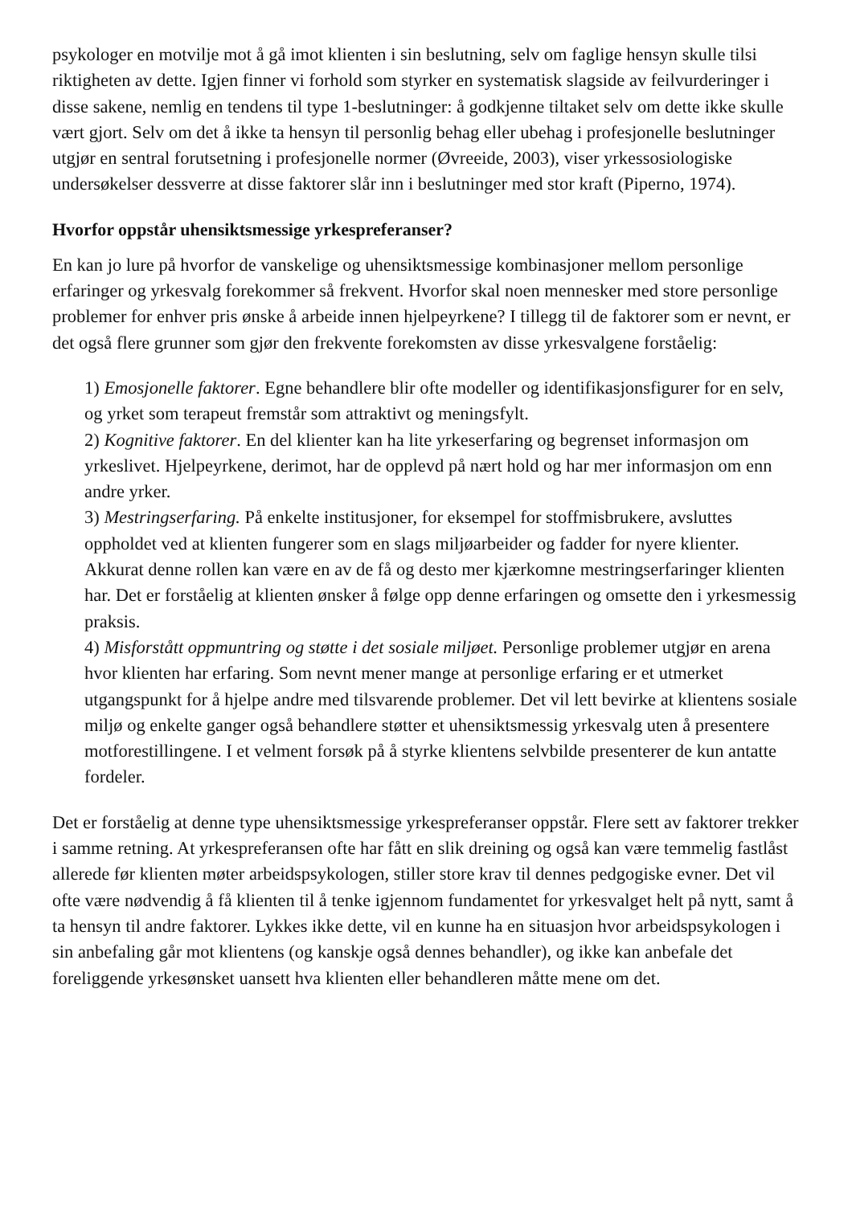psykologer en motvilje mot å gå imot klienten i sin beslutning, selv om faglige hensyn skulle tilsi riktigheten av dette. Igjen finner vi forhold som styrker en systematisk slagside av feilvurderinger i disse sakene, nemlig en tendens til type 1-beslutninger: å godkjenne tiltaket selv om dette ikke skulle vært gjort. Selv om det å ikke ta hensyn til personlig behag eller ubehag i profesjonelle beslutninger utgjør en sentral forutsetning i profesjonelle normer (Øvreeide, 2003), viser yrkessosiologiske undersøkelser dessverre at disse faktorer slår inn i beslutninger med stor kraft (Piperno, 1974).
Hvorfor oppstår uhensiktsmessige yrkespreferanser?
En kan jo lure på hvorfor de vanskelige og uhensiktsmessige kombinasjoner mellom personlige erfaringer og yrkesvalg forekommer så frekvent. Hvorfor skal noen mennesker med store personlige problemer for enhver pris ønske å arbeide innen hjelpeyrkene? I tillegg til de faktorer som er nevnt, er det også flere grunner som gjør den frekvente forekomsten av disse yrkesvalgene forståelig:
1) Emosjonelle faktorer. Egne behandlere blir ofte modeller og identifikasjonsfigurer for en selv, og yrket som terapeut fremstår som attraktivt og meningsfylt.
2) Kognitive faktorer. En del klienter kan ha lite yrkeserfaring og begrenset informasjon om yrkeslivet. Hjelpeyrkene, derimot, har de opplevd på nært hold og har mer informasjon om enn andre yrker.
3) Mestringserfaring. På enkelte institusjoner, for eksempel for stoffmisbrukere, avsluttes oppholdet ved at klienten fungerer som en slags miljøarbeider og fadder for nyere klienter. Akkurat denne rollen kan være en av de få og desto mer kjærkomne mestringserfaringer klienten har. Det er forståelig at klienten ønsker å følge opp denne erfaringen og omsette den i yrkesmessig praksis.
4) Misforstått oppmuntring og støtte i det sosiale miljøet. Personlige problemer utgjør en arena hvor klienten har erfaring. Som nevnt mener mange at personlige erfaring er et utmerket utgangspunkt for å hjelpe andre med tilsvarende problemer. Det vil lett bevirke at klientens sosiale miljø og enkelte ganger også behandlere støtter et uhensiktsmessig yrkesvalg uten å presentere motforestillingene. I et velment forsøk på å styrke klientens selvbilde presenterer de kun antatte fordeler.
Det er forståelig at denne type uhensiktsmessige yrkespreferanser oppstår. Flere sett av faktorer trekker i samme retning. At yrkespreferansen ofte har fått en slik dreining og også kan være temmelig fastlåst allerede før klienten møter arbeidspsykologen, stiller store krav til dennes pedgogiske evner. Det vil ofte være nødvendig å få klienten til å tenke igjennom fundamentet for yrkesvalget helt på nytt, samt å ta hensyn til andre faktorer. Lykkes ikke dette, vil en kunne ha en situasjon hvor arbeidspsykologen i sin anbefaling går mot klientens (og kanskje også dennes behandler), og ikke kan anbefale det foreliggende yrkesønsket uansett hva klienten eller behandleren måtte mene om det.